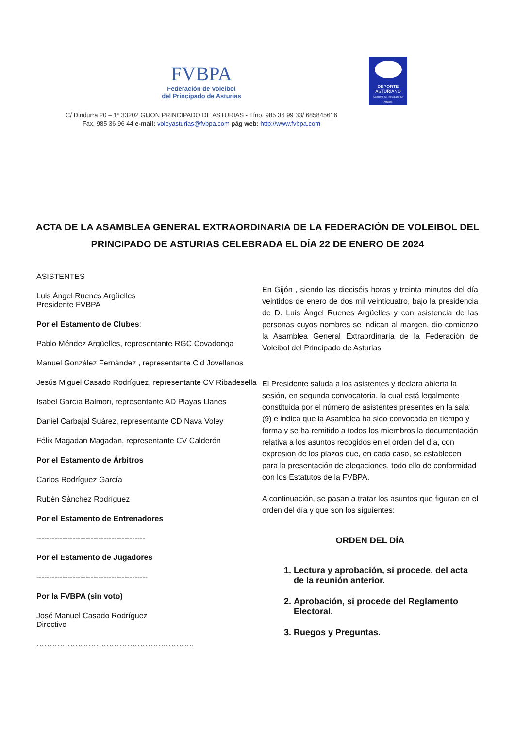FVBPA
Federación de Voleibol
del Principado de Asturias
DEPORTE
ASTURIANO
Gobierno del Principado de Asturias
C/ Dindurra 20 – 1º 33202 GIJON PRINCIPADO DE ASTURIAS - Tfno. 985 36 99 33/ 685845616
Fax. 985 36 96 44 e-mail: voleyasturias@fvbpa.com pág web: http://www.fvbpa.com
ACTA DE LA ASAMBLEA GENERAL EXTRAORDINARIA DE LA FEDERACIÓN DE VOLEIBOL DEL PRINCIPADO DE ASTURIAS CELEBRADA EL DÍA 22 DE ENERO DE 2024
ASISTENTES
Luis Ángel Ruenes Argüelles
Presidente FVBPA
Por el Estamento de Clubes:
Pablo Méndez Argüelles, representante RGC Covadonga
Manuel González Fernández , representante Cid Jovellanos
Jesús Miguel Casado Rodríguez, representante CV Ribadesella
Isabel García Balmori, representante AD Playas Llanes
Daniel Carbajal Suárez, representante CD Nava Voley
Félix Magadan Magadan, representante CV Calderón
Por el Estamento de Árbitros
Carlos Rodríguez García
Rubén Sánchez Rodríguez
Por el Estamento de Entrenadores
------------------------------------------
Por el Estamento de Jugadores
-------------------------------------------
Por la FVBPA (sin voto)
José Manuel Casado Rodríguez
Directivo
…………………………………………………….
En Gijón , siendo las dieciséis horas y treinta minutos del día veintidos de enero de dos mil veinticuatro, bajo la presidencia de D. Luis Ángel Ruenes Argüelles y con asistencia de las personas cuyos nombres se indican al margen, dio comienzo la Asamblea General Extraordinaria de la Federación de Voleibol del Principado de Asturias
El Presidente saluda a los asistentes y declara abierta la sesión, en segunda convocatoria, la cual está legalmente constituida por el número de asistentes presentes en la sala (9) e indica que la Asamblea ha sido convocada en tiempo y forma y se ha remitido a todos los miembros la documentación relativa a los asuntos recogidos en el orden del día, con expresión de los plazos que, en cada caso, se establecen para la presentación de alegaciones, todo ello de conformidad con los Estatutos de la FVBPA.
A continuación, se pasan a tratar los asuntos que figuran en el orden del día y que son los siguientes:
ORDEN DEL DÍA
1. Lectura y aprobación, si procede, del acta de la reunión anterior.
2. Aprobación, si procede del Reglamento Electoral.
3. Ruegos y Preguntas.